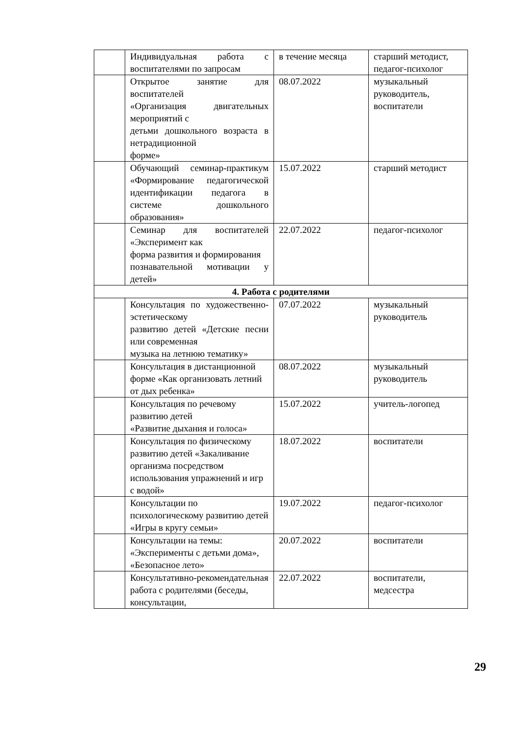| | Индивидуальная работа с воспитателями по запросам | в течение месяца | старший методист, педагог-психолог |
| | Открытое занятие для воспитателей «Организация двигательных мероприятий с детьми дошкольного возраста в нетрадиционной форме» | 08.07.2022 | музыкальный руководитель, воспитатели |
| | Обучающий семинар-практикум «Формирование педагогической идентификации педагога в системе дошкольного образования» | 15.07.2022 | старший методист |
| | Семинар для воспитателей «Эксперимент как форма развития и формирования познавательной мотивации у детей» | 22.07.2022 | педагог-психолог |
| 4. Работа с родителями | | | |
| | Консультация по художественно-эстетическому развитию детей «Детские песни или современная музыка на летнюю тематику» | 07.07.2022 | музыкальный руководитель |
| | Консультация в дистанционной форме «Как организовать летний от дых ребенка» | 08.07.2022 | музыкальный руководитель |
| | Консультация по речевому развитию детей «Развитие дыхания и голоса» | 15.07.2022 | учитель-логопед |
| | Консультация по физическому развитию детей «Закаливание организма посредством использования упражнений и игр с водой» | 18.07.2022 | воспитатели |
| | Консультации по психологическому развитию детей «Игры в кругу семьи» | 19.07.2022 | педагог-психолог |
| | Консультации на темы: «Эксперименты с детьми дома», «Безопасное лето» | 20.07.2022 | воспитатели |
| | Консультативно-рекомендательная работа с родителями (беседы, консультации, | 22.07.2022 | воспитатели, медсестра |
29